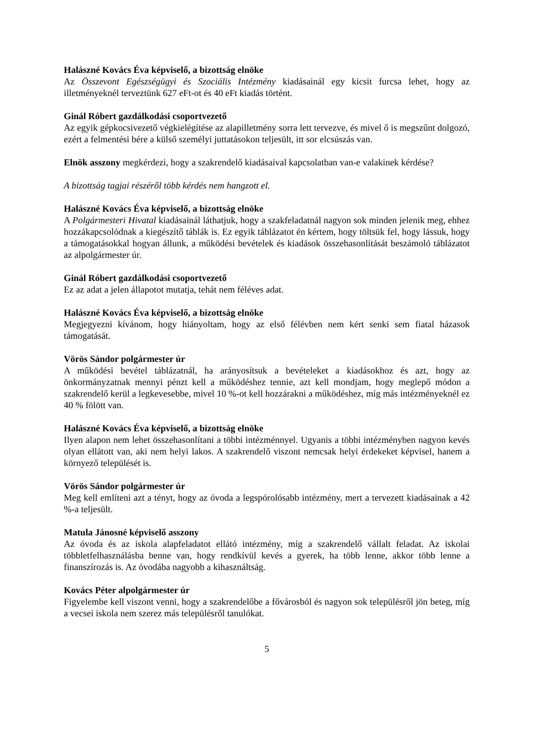Halászné Kovács Éva képviselő, a bizottság elnöke
Az Összevont Egészségügyi és Szociális Intézmény kiadásainál egy kicsit furcsa lehet, hogy az illetményeknél terveztünk 627 eFt-ot és 40 eFt kiadás történt.
Ginál Róbert gazdálkodási csoportvezető
Az egyik gépkocsivezető végkielégítése az alapilletmény sorra lett tervezve, és mivel ő is megszűnt dolgozó, ezért a felmentési bére a külső személyi juttatásokon teljesült, itt sor elcsúszás van.
Elnök asszony megkérdezi, hogy a szakrendelő kiadásaival kapcsolatban van-e valakinek kérdése?
A bizottság tagjai részéről több kérdés nem hangzott el.
Halászné Kovács Éva képviselő, a bizottság elnöke
A Polgármesteri Hivatal kiadásainál láthatjuk, hogy a szakfeladatnál nagyon sok minden jelenik meg, ehhez hozzákapcsolódnak a kiegészítő táblák is. Ez egyik táblázatot én kértem, hogy töltsük fel, hogy lássuk, hogy a támogatásokkal hogyan állunk, a működési bevételek és kiadások összehasonlítását beszámoló táblázatot az alpolgármester úr.
Ginál Róbert gazdálkodási csoportvezető
Ez az adat a jelen állapotot mutatja, tehát nem féléves adat.
Halászné Kovács Éva képviselő, a bizottság elnöke
Megjegyezni kívánom, hogy hiányoltam, hogy az első félévben nem kért senki sem fiatal házasok támogatását.
Vörös Sándor polgármester úr
A működési bevétel táblázatnál, ha arányosítsuk a bevételeket a kiadásokhoz és azt, hogy az önkormányzatnak mennyi pénzt kell a működéshez tennie, azt kell mondjam, hogy meglepő módon a szakrendelő kerül a legkevesebbe, mivel 10 %-ot kell hozzárakni a működéshez, míg más intézményeknél ez 40 % fölött van.
Halászné Kovács Éva képviselő, a bizottság elnöke
Ilyen alapon nem lehet összehasonlítani a többi intézménnyel. Ugyanis a többi intézményben nagyon kevés olyan ellátott van, aki nem helyi lakos. A szakrendelő viszont nemcsak helyi érdekeket képvisel, hanem a környező települését is.
Vörös Sándor polgármester úr
Meg kell említeni azt a tényt, hogy az óvoda a legspórolósabb intézmény, mert a tervezett kiadásainak a 42 %-a teljesült.
Matula Jánosné képviselő asszony
Az óvoda és az iskola alapfeladatot ellátó intézmény, míg a szakrendelő vállalt feladat. Az iskolai többletfelhasználásba benne van, hogy rendkívül kevés a gyerek, ha több lenne, akkor több lenne a finanszírozás is. Az óvodába nagyobb a kihasználtság.
Kovács Péter alpolgármester úr
Figyelembe kell viszont venni, hogy a szakrendelőbe a fővárosból és nagyon sok településről jön beteg, míg a vecsei iskola nem szerez más településről tanulókat.
5